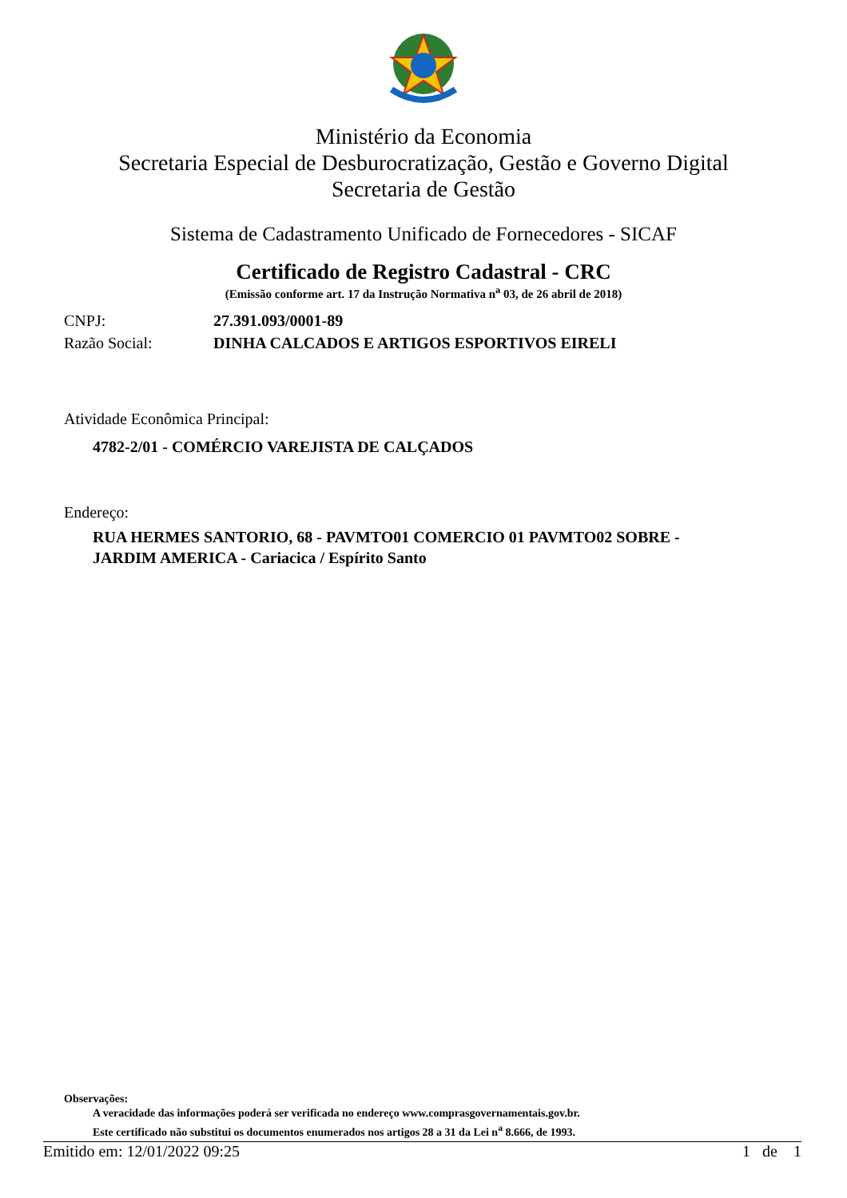Ministério da Economia
Secretaria Especial de Desburocratização, Gestão e Governo Digital
Secretaria de Gestão
Sistema de Cadastramento Unificado de Fornecedores - SICAF
Certificado de Registro Cadastral - CRC
(Emissão conforme art. 17 da Instrução Normativa n<sup>a</sup> 03, de 26 abril de 2018)
CNPJ: 27.391.093/0001-89
Razão Social: DINHA CALCADOS E ARTIGOS ESPORTIVOS EIRELI
Atividade Econômica Principal:
4782-2/01 - COMÉRCIO VAREJISTA DE CALÇADOS
Endereço:
RUA HERMES SANTORIO, 68 - PAVMTO01 COMERCIO 01 PAVMTO02 SOBRE -
JARDIM AMERICA - Cariacica / Espírito Santo
Observações:
A veracidade das informações poderá ser verificada no endereço www.comprasgovernamentais.gov.br.
Este certificado não substitui os documentos enumerados nos artigos 28 a 31 da Lei n<sup>a</sup> 8.666, de 1993.
Emitido em: 12/01/2022 09:25 1 de 1